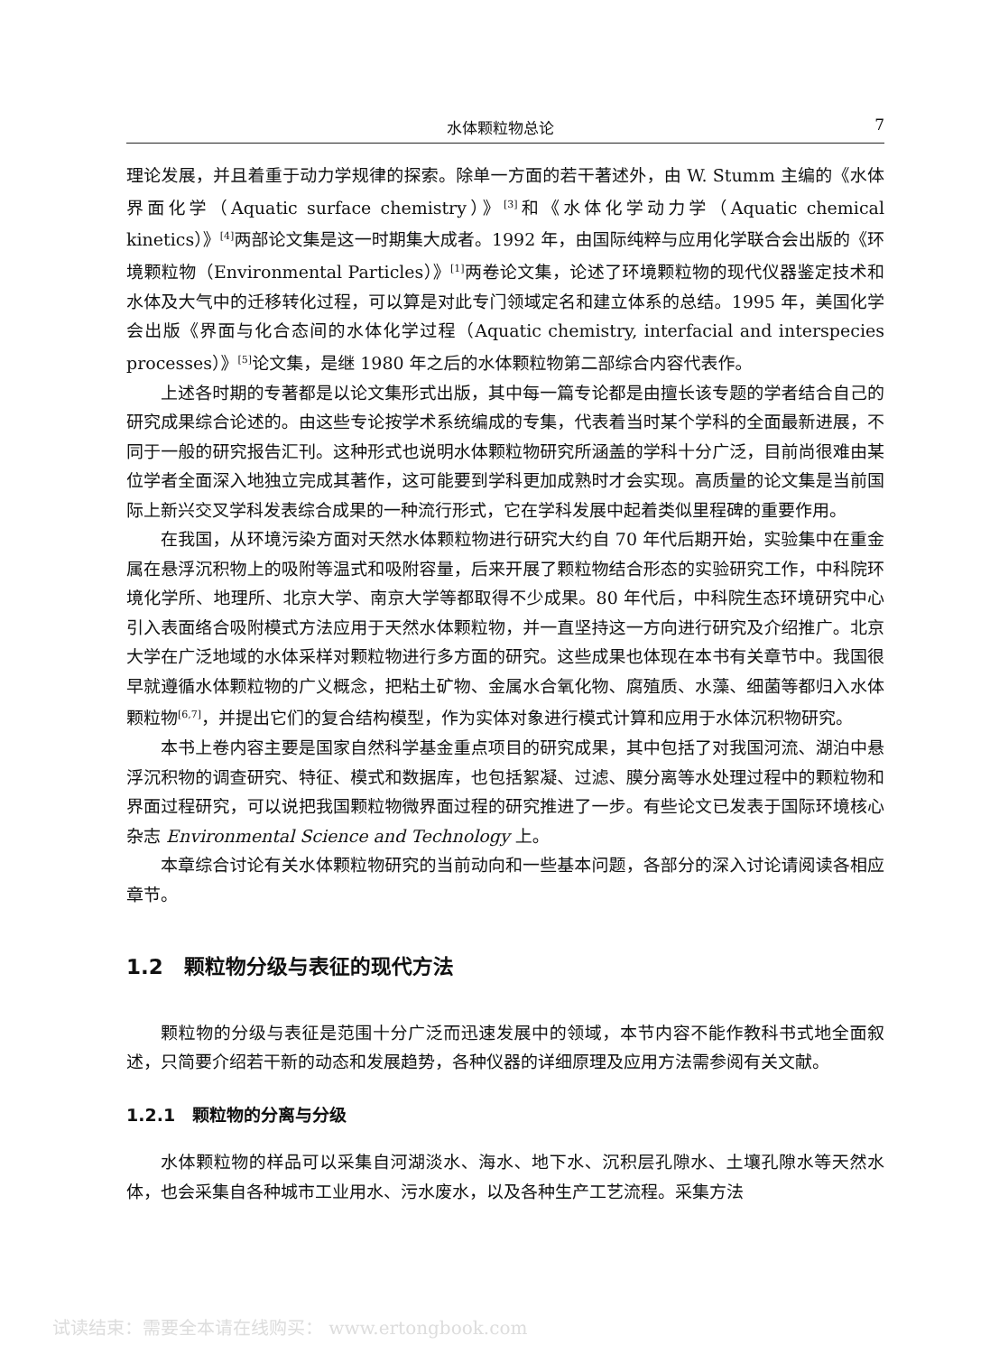水体颗粒物总论 7
理论发展，并且着重于动力学规律的探索。除单一方面的若干著述外，由 W. Stumm 主编的《水体界面化学（Aquatic surface chemistry）》<sup>[3]</sup>和《水体化学动力学（Aquatic chemical kinetics）》<sup>[4]</sup>两部论文集是这一时期集大成者。1992 年，由国际纯粹与应用化学联合会出版的《环境颗粒物（Environmental Particles）》<sup>[1]</sup>两卷论文集，论述了环境颗粒物的现代仪器鉴定技术和水体及大气中的迁移转化过程，可以算是对此专门领域定名和建立体系的总结。1995 年，美国化学会出版《界面与化合态间的水体化学过程（Aquatic chemistry, interfacial and interspecies processes）》<sup>[5]</sup>论文集，是继 1980 年之后的水体颗粒物第二部综合内容代表作。
上述各时期的专著都是以论文集形式出版，其中每一篇专论都是由擅长该专题的学者结合自己的研究成果综合论述的。由这些专论按学术系统编成的专集，代表着当时某个学科的全面最新进展，不同于一般的研究报告汇刊。这种形式也说明水体颗粒物研究所涵盖的学科十分广泛，目前尚很难由某位学者全面深入地独立完成其著作，这可能要到学科更加成熟时才会实现。高质量的论文集是当前国际上新兴交叉学科发表综合成果的一种流行形式，它在学科发展中起着类似里程碑的重要作用。
在我国，从环境污染方面对天然水体颗粒物进行研究大约自 70 年代后期开始，实验集中在重金属在悬浮沉积物上的吸附等温式和吸附容量，后来开展了颗粒物结合形态的实验研究工作，中科院环境化学所、地理所、北京大学、南京大学等都取得不少成果。80 年代后，中科院生态环境研究中心引入表面络合吸附模式方法应用于天然水体颗粒物，并一直坚持这一方向进行研究及介绍推广。北京大学在广泛地域的水体采样对颗粒物进行多方面的研究。这些成果也体现在本书有关章节中。我国很早就遵循水体颗粒物的广义概念，把粘土矿物、金属水合氧化物、腐殖质、水藻、细菌等都归入水体颗粒物<sup>[6,7]</sup>，并提出它们的复合结构模型，作为实体对象进行模式计算和应用于水体沉积物研究。
本书上卷内容主要是国家自然科学基金重点项目的研究成果，其中包括了对我国河流、湖泊中悬浮沉积物的调查研究、特征、模式和数据库，也包括絮凝、过滤、膜分离等水处理过程中的颗粒物和界面过程研究，可以说把我国颗粒物微界面过程的研究推进了一步。有些论文已发表于国际环境核心杂志 Environmental Science and Technology 上。
本章综合讨论有关水体颗粒物研究的当前动向和一些基本问题，各部分的深入讨论请阅读各相应章节。
1.2　颗粒物分级与表征的现代方法
颗粒物的分级与表征是范围十分广泛而迅速发展中的领域，本节内容不能作教科书式地全面叙述，只简要介绍若干新的动态和发展趋势，各种仪器的详细原理及应用方法需参阅有关文献。
1.2.1　颗粒物的分离与分级
水体颗粒物的样品可以采集自河湖淡水、海水、地下水、沉积层孔隙水、土壤孔隙水等天然水体，也会采集自各种城市工业用水、污水废水，以及各种生产工艺流程。采集方法
试读结束：需要全本请在线购买： www.ertongbook.com